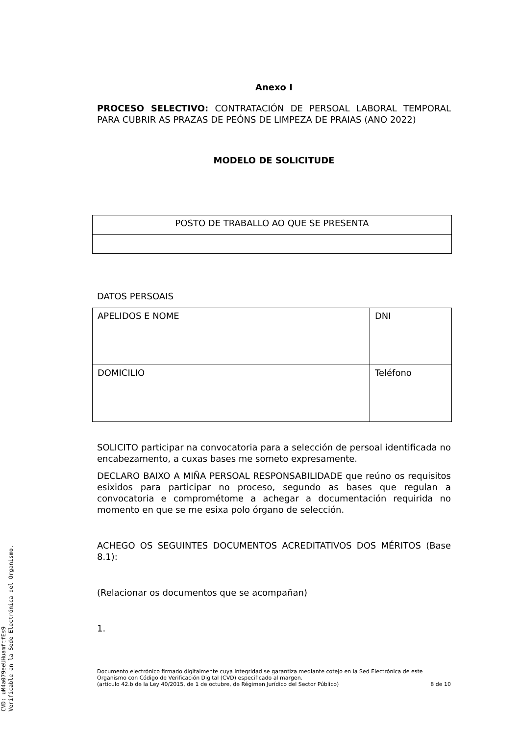Anexo I
PROCESO SELECTIVO: CONTRATACIÓN DE PERSOAL LABORAL TEMPORAL PARA CUBRIR AS PRAZAS DE PEÓNS DE LIMPEZA DE PRAIAS (ANO 2022)
MODELO DE SOLICITUDE
| POSTO DE TRABALLO AO QUE SE PRESENTA |
DATOS PERSOAIS
| APELIDOS E NOME | DNI |
| DOMICILIO | Teléfono |
SOLICITO participar na convocatoria para a selección de persoal identificada no encabezamento, a cuxas bases me someto expresamente.
DECLARO BAIXO A MIÑA PERSOAL RESPONSABILIDADE que reúno os requisitos esixidos para participar no proceso, segundo as bases que regulan a convocatoria e comprométome a achegar a documentación requirida no momento en que se me esixa polo órgano de selección.
ACHEGO OS SEGUINTES DOCUMENTOS ACREDITATIVOS DOS MÉRITOS (Base 8.1):
(Relacionar os documentos que se acompañan)
1.
Documento electrónico firmado digitalmente cuya integridad se garantiza mediante cotejo en la Sed Electrónica de este Organismo con Código de Verificación Digital (CVD) especificado al margen.
(artículo 42.b de la Ley 40/2015, de 1 de octubre, de Régimen Jurídico del Sector Público) 8 de 10
CVD: uM4a079eeUHuamftfEs9
Verificable en la Sede Electrónica del Organismo.